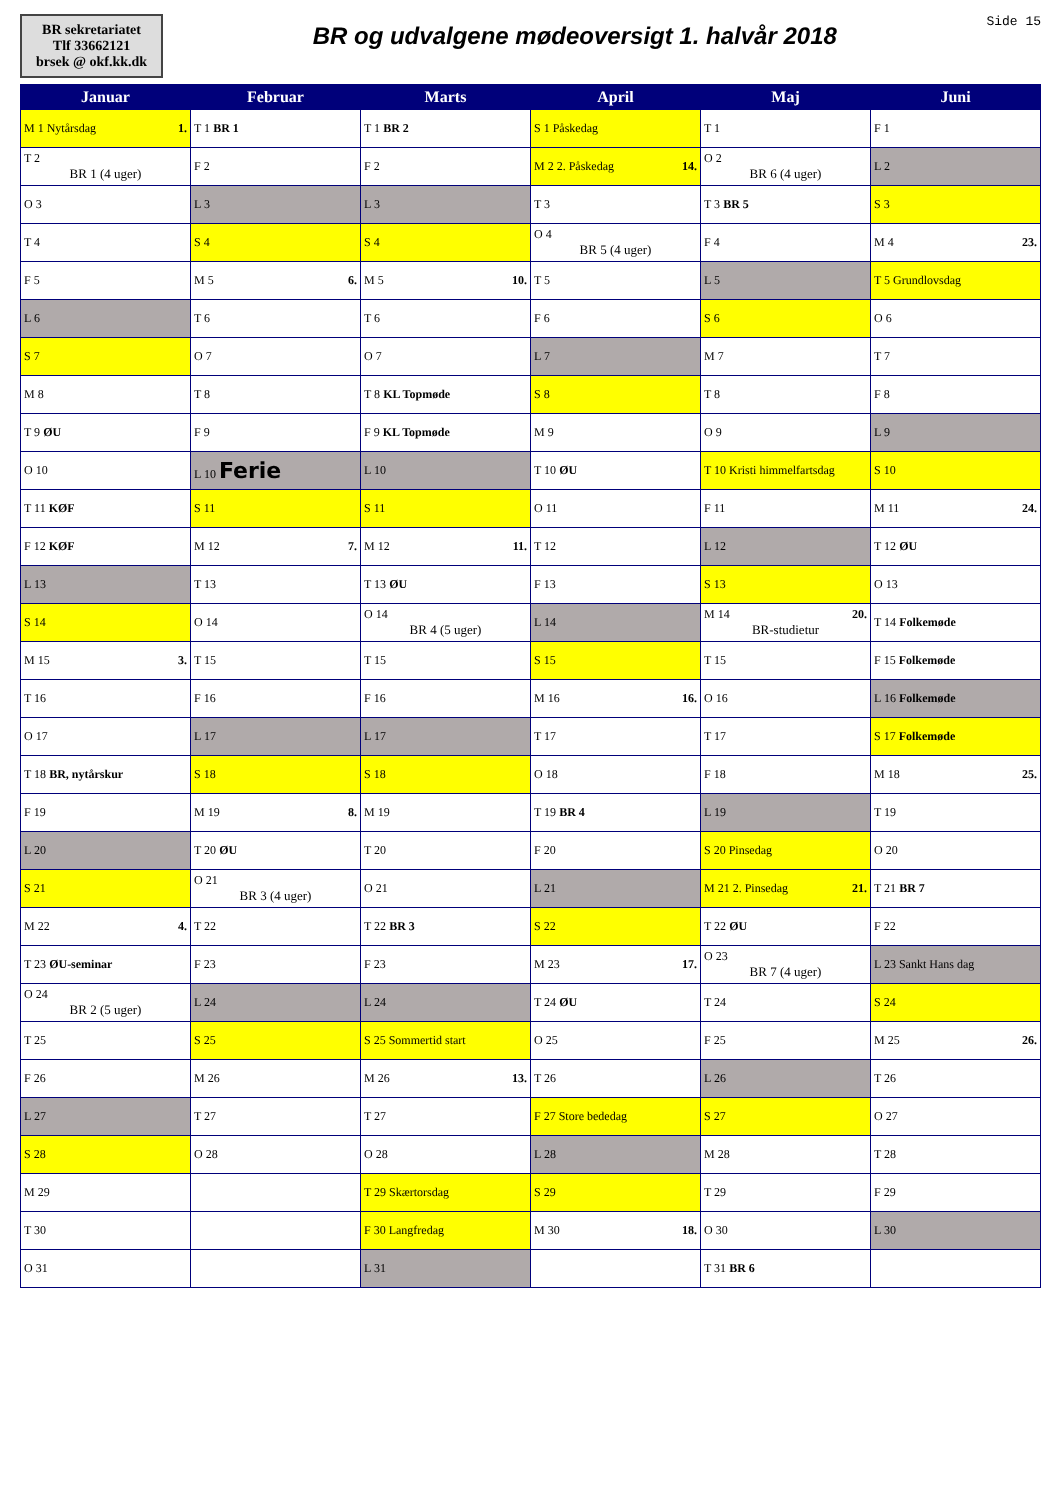BR sekretariatet
Tlf 33662121
brsek @ okf.kk.dk
BR og udvalgene mødeoversigt 1. halvår 2018
Side 15
| Januar | Februar | Marts | April | Maj | Juni |
| --- | --- | --- | --- | --- | --- |
| M 1 Nytårsdag 1. | T 1 BR 1 | T 1 BR 2 | S 1 Påskedag | T 1 | F 1 |
| T 2 BR 1 (4 uger) | F 2 | F 2 | M 2 2. Påskedag 14. | O 2 BR 6 (4 uger) | L 2 |
| O 3 | L 3 | L 3 | T 3 | T 3 BR 5 | S 3 |
| T 4 | S 4 | S 4 | O 4 BR 5 (4 uger) | F 4 | M 4 23. |
| F 5 | M 5 6. | M 5 10. | T 5 | L 5 | T 5 Grundlovsdag |
| L 6 | T 6 | T 6 | F 6 | S 6 | O 6 |
| S 7 | O 7 | O 7 | L 7 | M 7 | T 7 |
| M 8 | T 8 | T 8 KL Topmøde | S 8 | T 8 | F 8 |
| T 9 ØU | F 9 | F 9 KL Topmøde | M 9 | O 9 | L 9 |
| O 10 | L 10 Ferie | L 10 | T 10 ØU | T 10 Kristi himmelfartsdag | S 10 |
| T 11 KØF | S 11 | S 11 | O 11 | F 11 | M 11 24. |
| F 12 KØF | M 12 7. | M 12 11. | T 12 | L 12 | T 12 ØU |
| L 13 | T 13 | T 13 ØU | F 13 | S 13 | O 13 |
| S 14 | O 14 | O 14 BR 4 (5 uger) | L 14 | M 14 20. BR-studietur | T 14 Folkemøde |
| M 15 3. | T 15 | T 15 | S 15 | T 15 | F 15 Folkemøde |
| T 16 | F 16 | F 16 | M 16 16. | O 16 | L 16 Folkemøde |
| O 17 | L 17 | L 17 | T 17 | T 17 | S 17 Folkemøde |
| T 18 BR, nytårskur | S 18 | S 18 | O 18 | F 18 | M 18 25. |
| F 19 | M 19 8. | M 19 | T 19 BR 4 | L 19 | T 19 |
| L 20 | T 20 ØU | T 20 | F 20 | S 20 Pinsedag | O 20 |
| S 21 | O 21 BR 3 (4 uger) | O 21 | L 21 | M 21 2. Pinsedag 21. | T 21 BR 7 |
| M 22 4. | T 22 | T 22 BR 3 | S 22 | T 22 ØU | F 22 |
| T 23 ØU-seminar | F 23 | F 23 | M 23 17. | O 23 BR 7 (4 uger) | L 23 Sankt Hans dag |
| O 24 BR 2 (5 uger) | L 24 | L 24 | T 24 ØU | T 24 | S 24 |
| T 25 | S 25 | S 25 Sommertid start | O 25 | F 25 | M 25 26. |
| F 26 | M 26 | M 26 13. | T 26 | L 26 | T 26 |
| L 27 | T 27 | T 27 | F 27 Store bededag | S 27 | O 27 |
| S 28 | O 28 | O 28 | L 28 | M 28 | T 28 |
| M 29 | | T 29 Skærtorsdag | S 29 | T 29 | F 29 |
| T 30 | | F 30 Langfredag | M 30 18. | O 30 | L 30 |
| O 31 | | L 31 | | T 31 BR 6 | |